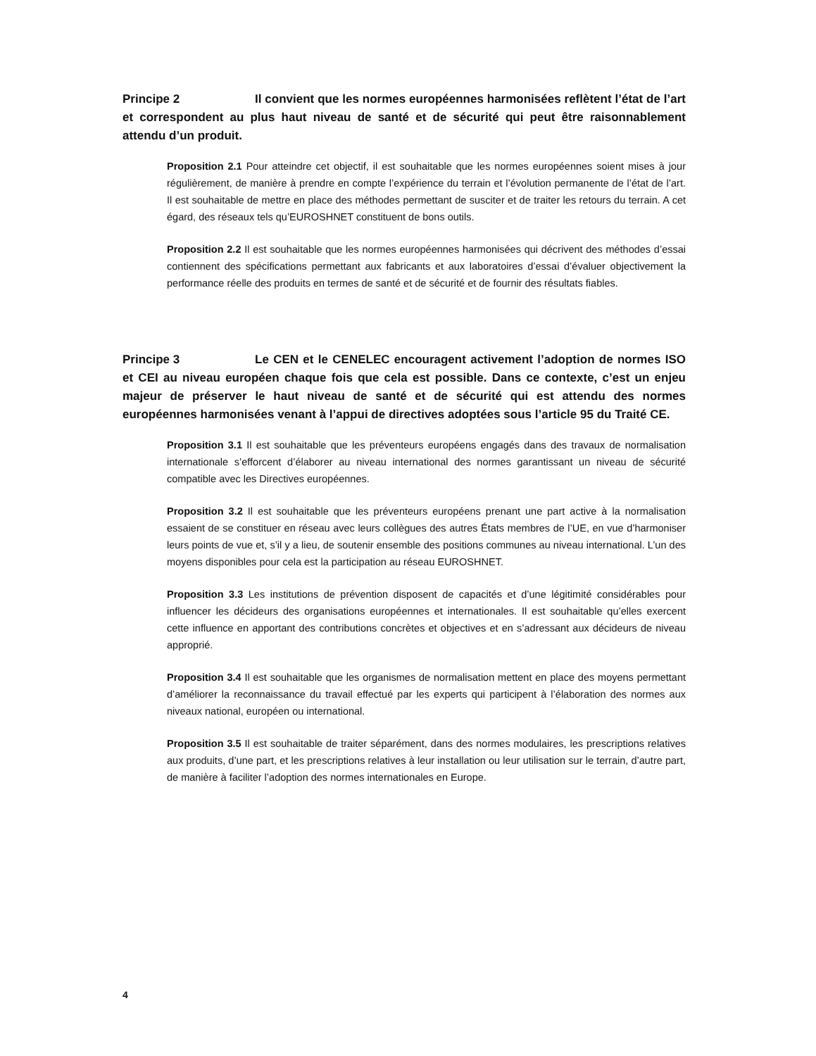Principe 2 Il convient que les normes européennes harmonisées reflètent l’état de l’art et correspondent au plus haut niveau de santé et de sécurité qui peut être raisonnablement attendu d’un produit.
Proposition 2.1 Pour atteindre cet objectif, il est souhaitable que les normes européennes soient mises à jour régulièrement, de manière à prendre en compte l’expérience du terrain et l’évolution permanente de l’état de l’art. Il est souhaitable de mettre en place des méthodes permettant de susciter et de traiter les retours du terrain. A cet égard, des réseaux tels qu’EUROSHNET constituent de bons outils.
Proposition 2.2 Il est souhaitable que les normes européennes harmonisées qui décrivent des méthodes d’essai contiennent des spécifications permettant aux fabricants et aux laboratoires d’essai d’évaluer objectivement la performance réelle des produits en termes de santé et de sécurité et de fournir des résultats fiables.
Principe 3 Le CEN et le CENELEC encouragent activement l’adoption de normes ISO et CEI au niveau européen chaque fois que cela est possible. Dans ce contexte, c’est un enjeu majeur de préserver le haut niveau de santé et de sécurité qui est attendu des normes européennes harmonisées venant à l’appui de directives adoptées sous l’article 95 du Traité CE.
Proposition 3.1 Il est souhaitable que les préventeurs européens engagés dans des travaux de normalisation internationale s’efforcent d’élaborer au niveau international des normes garantissant un niveau de sécurité compatible avec les Directives européennes.
Proposition 3.2 Il est souhaitable que les préventeurs européens prenant une part active à la normalisation essaient de se constituer en réseau avec leurs collègues des autres États membres de l’UE, en vue d’harmoniser leurs points de vue et, s’il y a lieu, de soutenir ensemble des positions communes au niveau international. L’un des moyens disponibles pour cela est la participation au réseau EUROSHNET.
Proposition 3.3 Les institutions de prévention disposent de capacités et d’une légitimité considérables pour influencer les décideurs des organisations européennes et internationales. Il est souhaitable qu’elles exercent cette influence en apportant des contributions concrètes et objectives et en s’adressant aux décideurs de niveau approprié.
Proposition 3.4 Il est souhaitable que les organismes de normalisation mettent en place des moyens permettant d’améliorer la reconnaissance du travail effectué par les experts qui participent à l’élaboration des normes aux niveaux national, européen ou international.
Proposition 3.5 Il est souhaitable de traiter séparément, dans des normes modulaires, les prescriptions relatives aux produits, d’une part, et les prescriptions relatives à leur installation ou leur utilisation sur le terrain, d’autre part, de manière à faciliter l’adoption des normes internationales en Europe.
4